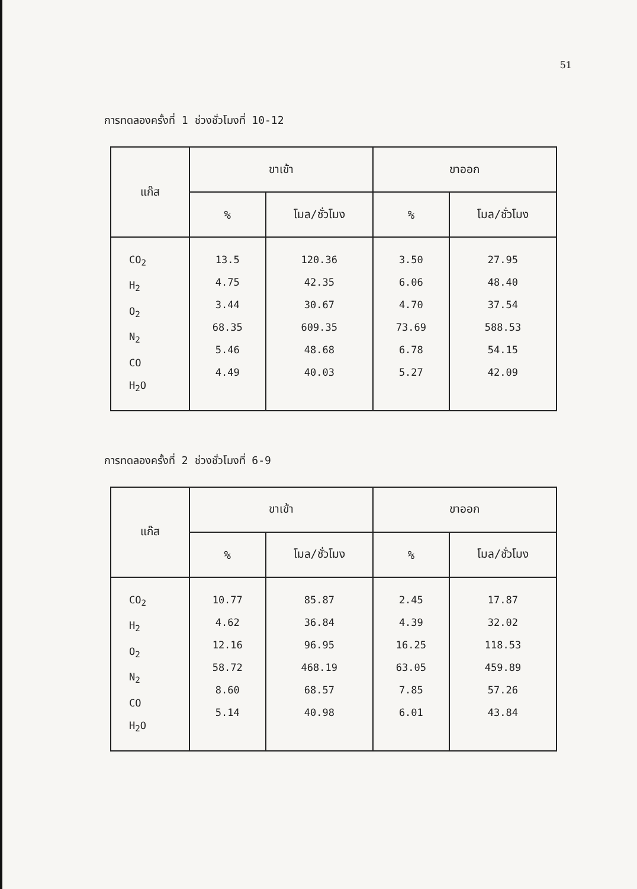51
การทดลองครั้งที่ 1 ช่วงชั่วโมงที่ 10-12
| แก๊ส | ขาเข้า | | ขาออก | |
| --- | --- | --- | --- | --- |
| | % | โมล/ชั่วโมง | % | โมล/ชั่วโมง |
| CO<sub>2</sub> H<sub>2</sub> O<sub>2</sub> N<sub>2</sub> CO H<sub>2</sub>O | 13.5 4.75 3.44 68.35 5.46 4.49 | 120.36 42.35 30.67 609.35 48.68 40.03 | 3.50 6.06 4.70 73.69 6.78 5.27 | 27.95 48.40 37.54 588.53 54.15 42.09 |
การทดลองครั้งที่ 2 ช่วงชั่วโมงที่ 6-9
| แก๊ส | ขาเข้า | | ขาออก | |
| --- | --- | --- | --- | --- |
| | % | โมล/ชั่วโมง | % | โมล/ชั่วโมง |
| CO<sub>2</sub> H<sub>2</sub> O<sub>2</sub> N<sub>2</sub> CO H<sub>2</sub>O | 10.77 4.62 12.16 58.72 8.60 5.14 | 85.87 36.84 96.95 468.19 68.57 40.98 | 2.45 4.39 16.25 63.05 7.85 6.01 | 17.87 32.02 118.53 459.89 57.26 43.84 |